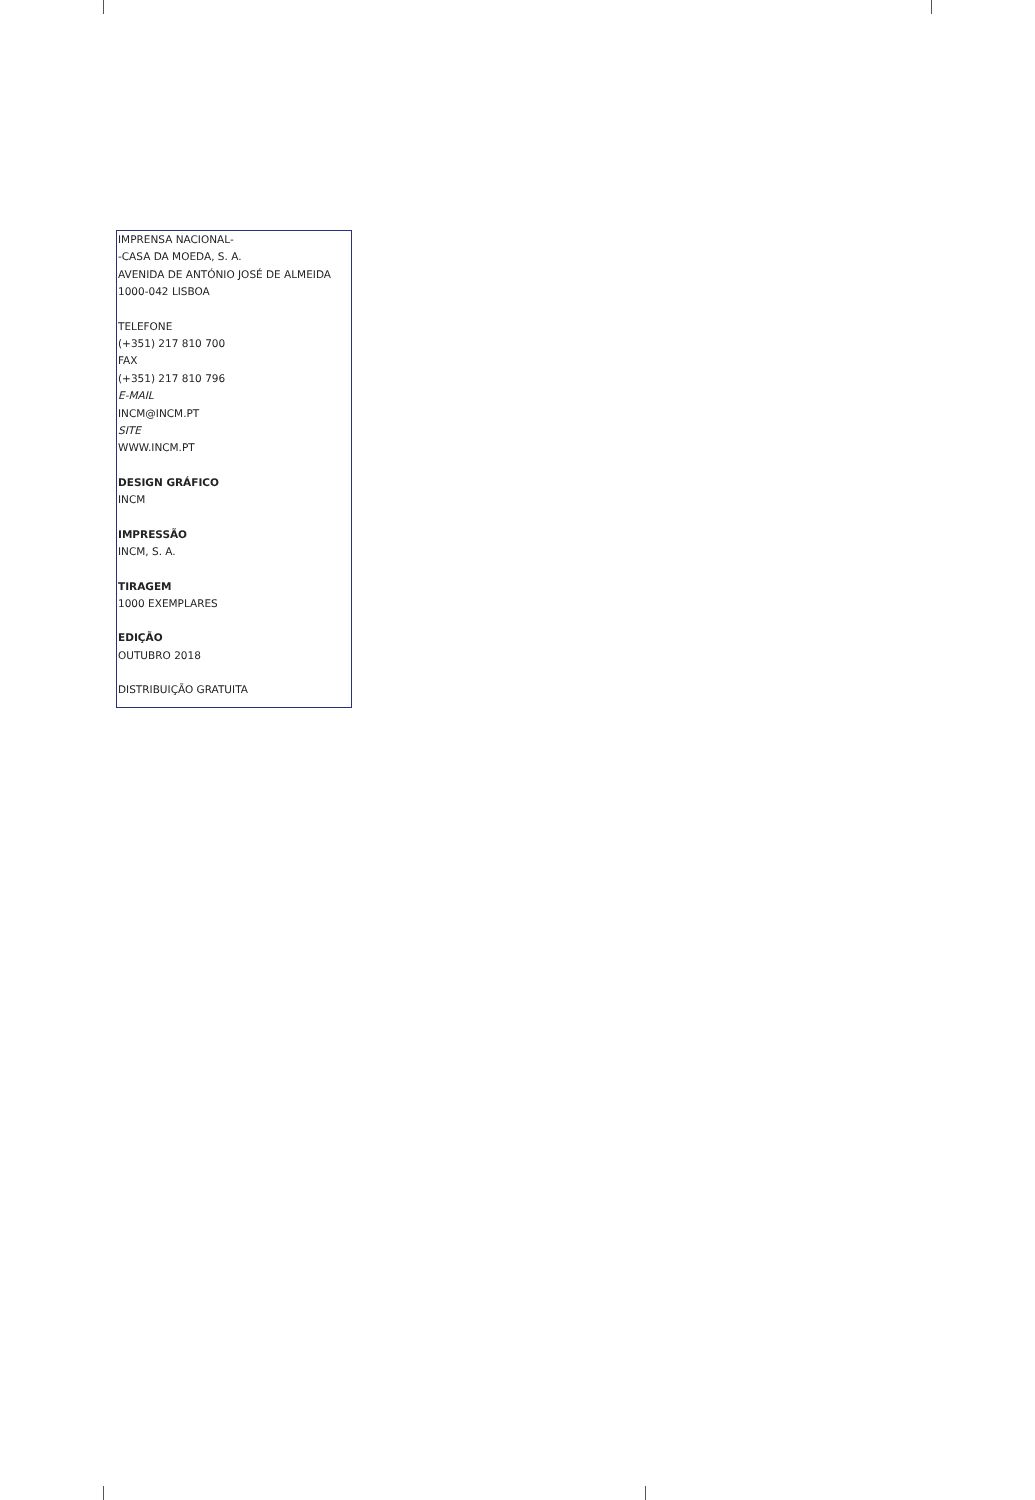IMPRENSA NACIONAL-
-CASA DA MOEDA, S. A.
AVENIDA DE ANTÓNIO JOSÉ DE ALMEIDA
1000-042 LISBOA
TELEFONE
(+351) 217 810 700
FAX
(+351) 217 810 796
E-MAIL
INCM@INCM.PT
SITE
WWW.INCM.PT
DESIGN GRÁFICO
INCM
IMPRESSÃO
INCM, S. A.
TIRAGEM
1000 EXEMPLARES
EDIÇÃO
OUTUBRO 2018
DISTRIBUIÇÃO GRATUITA